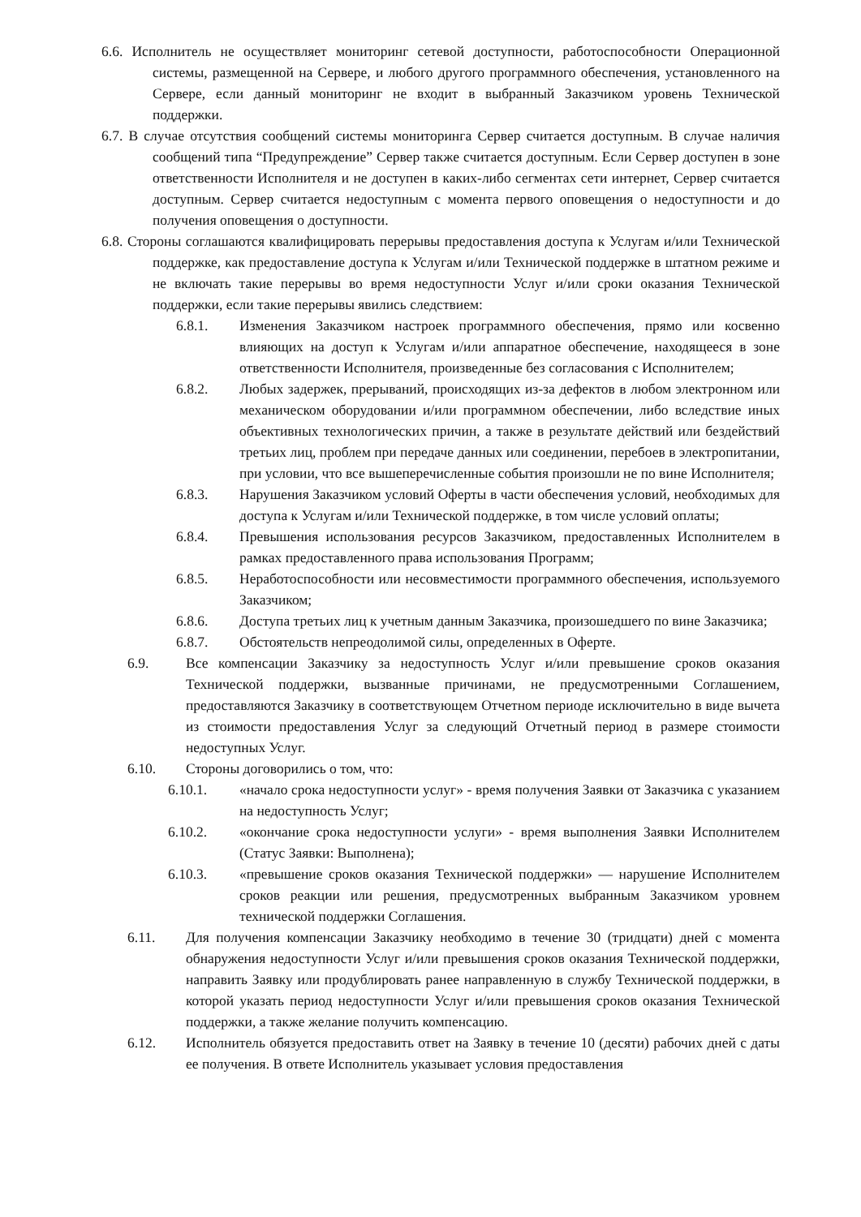6.6. Исполнитель не осуществляет мониторинг сетевой доступности, работоспособности Операционной системы, размещенной на Сервере, и любого другого программного обеспечения, установленного на Сервере, если данный мониторинг не входит в выбранный Заказчиком уровень Технической поддержки.
6.7. В случае отсутствия сообщений системы мониторинга Сервер считается доступным. В случае наличия сообщений типа “Предупреждение” Сервер также считается доступным. Если Сервер доступен в зоне ответственности Исполнителя и не доступен в каких-либо сегментах сети интернет, Сервер считается доступным. Сервер считается недоступным с момента первого оповещения о недоступности и до получения оповещения о доступности.
6.8. Стороны соглашаются квалифицировать перерывы предоставления доступа к Услугам и/или Технической поддержке, как предоставление доступа к Услугам и/или Технической поддержке в штатном режиме и не включать такие перерывы во время недоступности Услуг и/или сроки оказания Технической поддержки, если такие перерывы явились следствием:
6.8.1. Изменения Заказчиком настроек программного обеспечения, прямо или косвенно влияющих на доступ к Услугам и/или аппаратное обеспечение, находящееся в зоне ответственности Исполнителя, произведенные без согласования с Исполнителем;
6.8.2. Любых задержек, прерываний, происходящих из-за дефектов в любом электронном или механическом оборудовании и/или программном обеспечении, либо вследствие иных объективных технологических причин, а также в результате действий или бездействий третьих лиц, проблем при передаче данных или соединении, перебоев в электропитании, при условии, что все вышеперечисленные события произошли не по вине Исполнителя;
6.8.3. Нарушения Заказчиком условий Оферты в части обеспечения условий, необходимых для доступа к Услугам и/или Технической поддержке, в том числе условий оплаты;
6.8.4. Превышения использования ресурсов Заказчиком, предоставленных Исполнителем в рамках предоставленного права использования Программ;
6.8.5. Неработоспособности или несовместимости программного обеспечения, используемого Заказчиком;
6.8.6. Доступа третьих лиц к учетным данным Заказчика, произошедшего по вине Заказчика;
6.8.7. Обстоятельств непреодолимой силы, определенных в Оферте.
6.9. Все компенсации Заказчику за недоступность Услуг и/или превышение сроков оказания Технической поддержки, вызванные причинами, не предусмотренными Соглашением, предоставляются Заказчику в соответствующем Отчетном периоде исключительно в виде вычета из стоимости предоставления Услуг за следующий Отчетный период в размере стоимости недоступных Услуг.
6.10. Стороны договорились о том, что:
6.10.1. «начало срока недоступности услуг» - время получения Заявки от Заказчика с указанием на недоступность Услуг;
6.10.2. «окончание срока недоступности услуги» - время выполнения Заявки Исполнителем (Статус Заявки: Выполнена);
6.10.3. «превышение сроков оказания Технической поддержки» — нарушение Исполнителем сроков реакции или решения, предусмотренных выбранным Заказчиком уровнем технической поддержки Соглашения.
6.11. Для получения компенсации Заказчику необходимо в течение 30 (тридцати) дней с момента обнаружения недоступности Услуг и/или превышения сроков оказания Технической поддержки, направить Заявку или продублировать ранее направленную в службу Технической поддержки, в которой указать период недоступности Услуг и/или превышения сроков оказания Технической поддержки, а также желание получить компенсацию.
6.12. Исполнитель обязуется предоставить ответ на Заявку в течение 10 (десяти) рабочих дней с даты ее получения. В ответе Исполнитель указывает условия предоставления